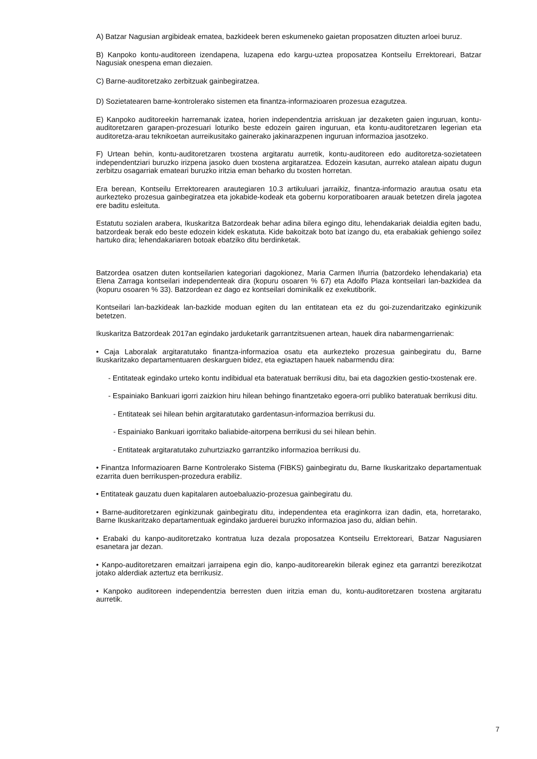A) Batzar Nagusian argibideak ematea, bazkideek beren eskumeneko gaietan proposatzen dituzten arloei buruz.
B) Kanpoko kontu-auditoreen izendapena, luzapena edo kargu-uztea proposatzea Kontseilu Errektoreari, Batzar Nagusiak onespena eman diezaien.
C) Barne-auditoretzako zerbitzuak gainbegiratzea.
D) Sozietatearen barne-kontrolerako sistemen eta finantza-informazioaren prozesua ezagutzea.
E) Kanpoko auditoreekin harremanak izatea, horien independentzia arriskuan jar dezaketen gaien inguruan, kontu-auditoretzaren garapen-prozesuari loturiko beste edozein gairen inguruan, eta kontu-auditoretzaren legerian eta auditoretza-arau teknikoetan aurreikusitako gainerako jakinarazpenen inguruan informazioa jasotzeko.
F) Urtean behin, kontu-auditoretzaren txostena argitaratu aurretik, kontu-auditoreen edo auditoretza-sozietateen independentziari buruzko irizpena jasoko duen txostena argitaratzea. Edozein kasutan, aurreko atalean aipatu dugun zerbitzu osagarriak emateari buruzko iritzia eman beharko du txosten horretan.
Era berean, Kontseilu Errektorearen arautegiaren 10.3 artikuluari jarraikiz, finantza-informazio arautua osatu eta aurkezteko prozesua gainbegiratzea eta jokabide-kodeak eta gobernu korporatiboaren arauak betetzen direla jagotea ere baditu esleituta.
Estatutu sozialen arabera, Ikuskaritza Batzordeak behar adina bilera egingo ditu, lehendakariak deialdia egiten badu, batzordeak berak edo beste edozein kidek eskatuta. Kide bakoitzak boto bat izango du, eta erabakiak gehiengo soilez hartuko dira; lehendakariaren botoak ebatziko ditu berdinketak.
Batzordea osatzen duten kontseilarien kategoriari dagokionez, Maria Carmen Iñurria (batzordeko lehendakaria) eta Elena Zarraga kontseilari independenteak dira (kopuru osoaren % 67) eta Adolfo Plaza kontseilari lan-bazkidea da (kopuru osoaren % 33). Batzordean ez dago ez kontseilari dominikalik ez exekutiborik.
Kontseilari lan-bazkideak lan-bazkide moduan egiten du lan entitatean eta ez du goi-zuzendaritzako eginkizunik betetzen.
Ikuskaritza Batzordeak 2017an egindako jarduketarik garrantzitsuenen artean, hauek dira nabarmengarrienak:
• Caja Laboralak argitaratutako finantza-informazioa osatu eta aurkezteko prozesua gainbegiratu du, Barne Ikuskaritzako departamentuaren deskarguen bidez, eta egiaztapen hauek nabarmendu dira:
- Entitateak egindako urteko kontu indibidual eta bateratuak berrikusi ditu, bai eta dagozkien gestio-txostenak ere.
- Espainiako Bankuari igorri zaizkion hiru hilean behingo finantzetako egoera-orri publiko bateratuak berrikusi ditu.
- Entitateak sei hilean behin argitaratutako gardentasun-informazioa berrikusi du.
- Espainiako Bankuari igorritako baliabide-aitorpena berrikusi du sei hilean behin.
- Entitateak argitaratutako zuhurtziazko garrantziko informazioa berrikusi du.
• Finantza Informazioaren Barne Kontrolerako Sistema (FIBKS) gainbegiratu du, Barne Ikuskaritzako departamentuak ezarrita duen berrikuspen-prozedura erabiliz.
• Entitateak gauzatu duen kapitalaren autoebaluazio-prozesua gainbegiratu du.
• Barne-auditoretzaren eginkizunak gainbegiratu ditu, independentea eta eraginkorra izan dadin, eta, horretarako, Barne Ikuskaritzako departamentuak egindako jarduerei buruzko informazioa jaso du, aldian behin.
• Erabaki du kanpo-auditoretzako kontratua luza dezala proposatzea Kontseilu Errektoreari, Batzar Nagusiaren esanetara jar dezan.
• Kanpo-auditoretzaren emaitzari jarraipena egin dio, kanpo-auditorearekin bilerak eginez eta garrantzi berezikotzat jotako alderdiak aztertuz eta berrikusiz.
• Kanpoko auditoreen independentzia berresten duen iritzia eman du, kontu-auditoretzaren txostena argitaratu aurretik.
7